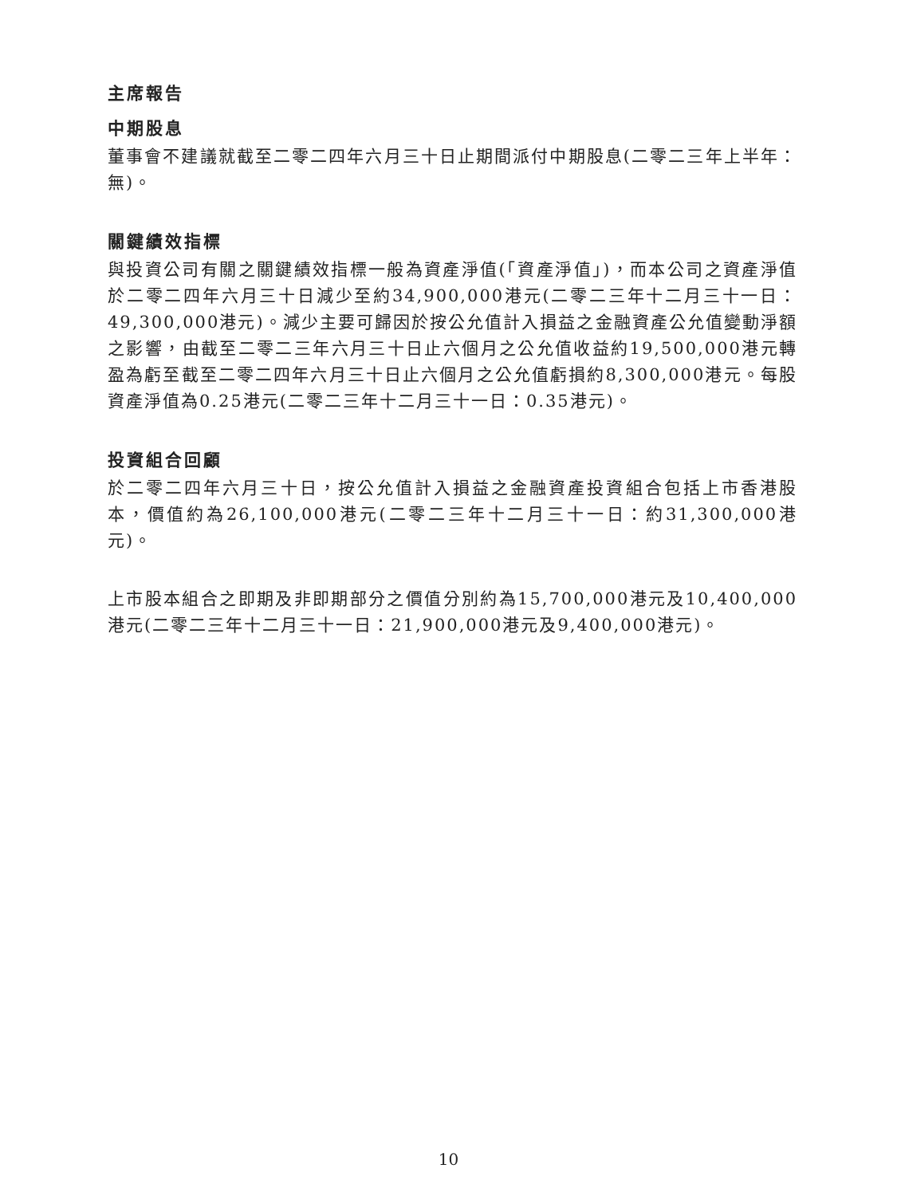主席報告
中期股息
董事會不建議就截至二零二四年六月三十日止期間派付中期股息(二零二三年上半年：無)。
關鍵績效指標
與投資公司有關之關鍵績效指標一般為資產淨值(「資產淨值」)，而本公司之資產淨值於二零二四年六月三十日減少至約34,900,000港元(二零二三年十二月三十一日：49,300,000港元)。減少主要可歸因於按公允值計入損益之金融資產公允值變動淨額之影響，由截至二零二三年六月三十日止六個月之公允值收益約19,500,000港元轉盈為虧至截至二零二四年六月三十日止六個月之公允值虧損約8,300,000港元。每股資產淨值為0.25港元(二零二三年十二月三十一日：0.35港元)。
投資組合回顧
於二零二四年六月三十日，按公允值計入損益之金融資產投資組合包括上市香港股本，價值約為26,100,000港元(二零二三年十二月三十一日：約31,300,000港元)。
上市股本組合之即期及非即期部分之價值分別約為15,700,000港元及10,400,000港元(二零二三年十二月三十一日：21,900,000港元及9,400,000港元)。
10